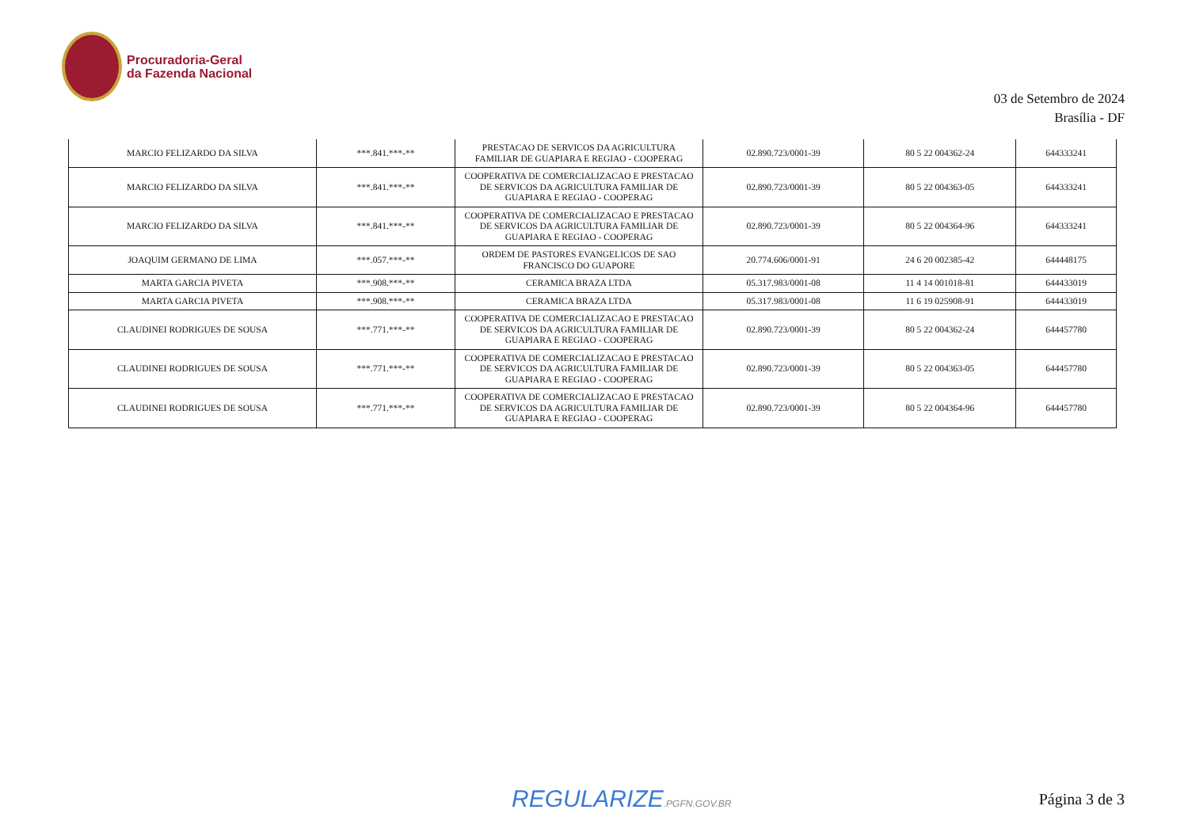Procuradoria-Geral
da Fazenda Nacional
03 de Setembro de 2024
Brasília - DF
| MARCIO FELIZARDO DA SILVA | ***.841.***-** | PRESTACAO DE SERVICOS DA AGRICULTURA FAMILIAR DE GUAPIARA E REGIAO - COOPERAG | 02.890.723/0001-39 | 80 5 22 004362-24 | 644333241 |
| MARCIO FELIZARDO DA SILVA | ***.841.***-** | COOPERATIVA DE COMERCIALIZACAO E PRESTACAO DE SERVICOS DA AGRICULTURA FAMILIAR DE GUAPIARA E REGIAO - COOPERAG | 02.890.723/0001-39 | 80 5 22 004363-05 | 644333241 |
| MARCIO FELIZARDO DA SILVA | ***.841.***-** | COOPERATIVA DE COMERCIALIZACAO E PRESTACAO DE SERVICOS DA AGRICULTURA FAMILIAR DE GUAPIARA E REGIAO - COOPERAG | 02.890.723/0001-39 | 80 5 22 004364-96 | 644333241 |
| JOAQUIM GERMANO DE LIMA | ***.057.***-** | ORDEM DE PASTORES EVANGELICOS DE SAO FRANCISCO DO GUAPORE | 20.774.606/0001-91 | 24 6 20 002385-42 | 644448175 |
| MARTA GARCIA PIVETA | ***.908.***-** | CERAMICA BRAZA LTDA | 05.317.983/0001-08 | 11 4 14 001018-81 | 644433019 |
| MARTA GARCIA PIVETA | ***.908.***-** | CERAMICA BRAZA LTDA | 05.317.983/0001-08 | 11 6 19 025908-91 | 644433019 |
| CLAUDINEI RODRIGUES DE SOUSA | ***.771.***-** | COOPERATIVA DE COMERCIALIZACAO E PRESTACAO DE SERVICOS DA AGRICULTURA FAMILIAR DE GUAPIARA E REGIAO - COOPERAG | 02.890.723/0001-39 | 80 5 22 004362-24 | 644457780 |
| CLAUDINEI RODRIGUES DE SOUSA | ***.771.***-** | COOPERATIVA DE COMERCIALIZACAO E PRESTACAO DE SERVICOS DA AGRICULTURA FAMILIAR DE GUAPIARA E REGIAO - COOPERAG | 02.890.723/0001-39 | 80 5 22 004363-05 | 644457780 |
| CLAUDINEI RODRIGUES DE SOUSA | ***.771.***-** | COOPERATIVA DE COMERCIALIZACAO E PRESTACAO DE SERVICOS DA AGRICULTURA FAMILIAR DE GUAPIARA E REGIAO - COOPERAG | 02.890.723/0001-39 | 80 5 22 004364-96 | 644457780 |
REGULARIZE.PGFN.GOV.BR Página 3 de 3